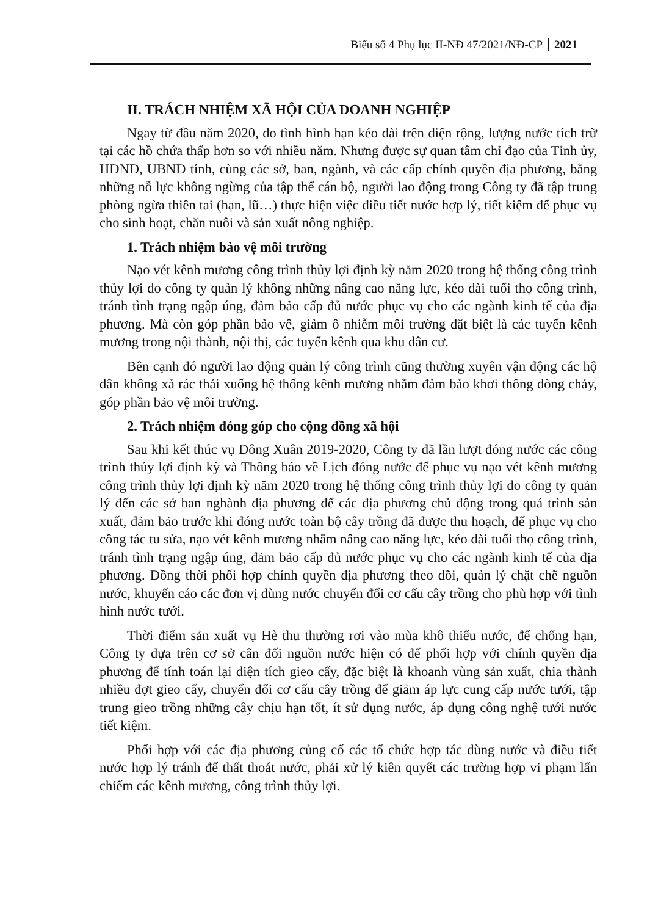Biểu số 4 Phụ lục II-NĐ 47/2021/NĐ-CP 2021
II. TRÁCH NHIỆM XÃ HỘI CỦA DOANH NGHIỆP
Ngay từ đầu năm 2020, do tình hình hạn kéo dài trên diện rộng, lượng nước tích trữ tại các hồ chứa thấp hơn so với nhiều năm. Nhưng được sự quan tâm chỉ đạo của Tỉnh ủy, HĐND, UBND tỉnh, cùng các sở, ban, ngành, và các cấp chính quyền địa phương, bằng những nỗ lực không ngừng của tập thể cán bộ, người lao động trong Công ty đã tập trung phòng ngừa thiên tai (hạn, lũ…) thực hiện việc điều tiết nước hợp lý, tiết kiệm để phục vụ cho sinh hoạt, chăn nuôi và sản xuất nông nghiệp.
1. Trách nhiệm bảo vệ môi trường
Nạo vét kênh mương công trình thủy lợi định kỳ năm 2020 trong hệ thống công trình thủy lợi do công ty quản lý không những nâng cao năng lực, kéo dài tuổi thọ công trình, tránh tình trạng ngập úng, đảm bảo cấp đủ nước phục vụ cho các ngành kinh tế của địa phương. Mà còn góp phần bảo vệ, giảm ô nhiễm môi trường đặt biệt là các tuyến kênh mương trong nội thành, nội thị, các tuyến kênh qua khu dân cư.
Bên cạnh đó người lao động quản lý công trình cũng thường xuyên vận động các hộ dân không xả rác thải xuống hệ thống kênh mương nhằm đảm bảo khơi thông dòng chảy, góp phần bảo vệ môi trường.
2. Trách nhiệm đóng góp cho cộng đồng xã hội
Sau khi kết thúc vụ Đông Xuân 2019-2020, Công ty đã lần lượt đóng nước các công trình thủy lợi định kỳ và Thông báo về Lịch đóng nước để phục vụ nạo vét kênh mương công trình thủy lợi định kỳ năm 2020 trong hệ thống công trình thủy lợi do công ty quản lý đến các sở ban nghành địa phương để các địa phương chủ động trong quá trình sản xuất, đảm bảo trước khi đóng nước toàn bộ cây trồng đã được thu hoạch, để phục vụ cho công tác tu sửa, nạo vét kênh mương nhằm nâng cao năng lực, kéo dài tuổi thọ công trình, tránh tình trạng ngập úng, đảm bảo cấp đủ nước phục vụ cho các ngành kinh tế của địa phương. Đồng thời phối hợp chính quyền địa phương theo dõi, quản lý chặt chẽ nguồn nước, khuyến cáo các đơn vị dùng nước chuyển đổi cơ cấu cây trồng cho phù hợp với tình hình nước tưới.
Thời điểm sản xuất vụ Hè thu thường rơi vào mùa khô thiếu nước, để chống hạn, Công ty dựa trên cơ sở cân đối nguồn nước hiện có để phối hợp với chính quyền địa phương để tính toán lại diện tích gieo cấy, đặc biệt là khoanh vùng sản xuất, chia thành nhiều đợt gieo cấy, chuyển đổi cơ cấu cây trồng để giảm áp lực cung cấp nước tưới, tập trung gieo trồng những cây chịu hạn tốt, ít sử dụng nước, áp dụng công nghệ tưới nước tiết kiệm.
Phối hợp với các địa phương củng cố các tổ chức hợp tác dùng nước và điều tiết nước hợp lý tránh để thất thoát nước, phải xử lý kiên quyết các trường hợp vi phạm lấn chiếm các kênh mương, công trình thủy lợi.